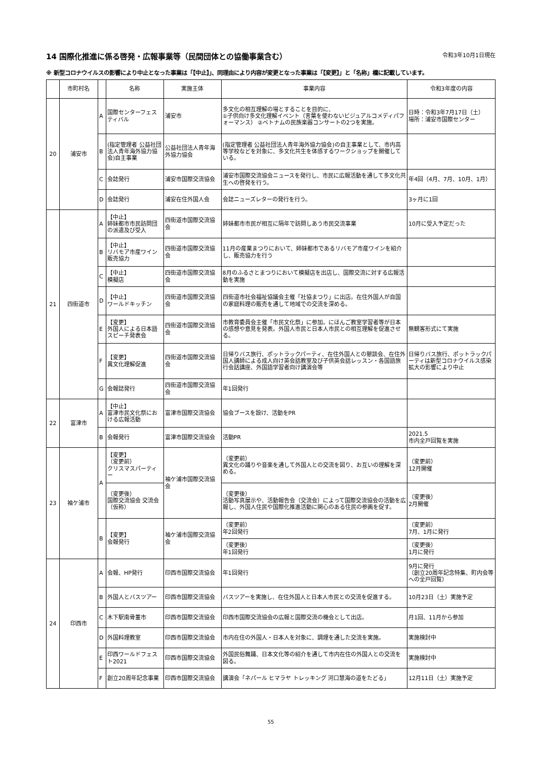14 国際化推進に係る啓発・広報事業等（民間団体との協働事業含む） 令和3年10月1日現在
※ 新型コロナウイルスの影響により中止となった事業は「【中止】」、同理由により内容が変更となった事業は「【変更】」と「名称」欄に記載しています。
| | 市町村名 | | 名称 | 実施主体 | 事業内容 | 令和3年度の内容 |
| --- | --- | --- | --- | --- | --- | --- |
| 20 | 浦安市 | A | 国際センターフェスティバル | 浦安市 | 多文化の相互理解の場とすることを目的に、 ①子供向け多文化理解イベント（言葉を使わないビジュアルコメディパフォーマンス） ②ベトナムの民族楽器コンサートの2つを実施。 | 日時：令和3年7月17日（土） 場所：浦安市国際センター |
| | | B | (指定管理者 公益社団法人青年海外協力協会)自主事業 | 公益社団法人青年海外協力協会 | (指定管理者 公益社団法人青年海外協力協会)の自主事業として、市内高等学校などを対象に、多文化共生を体感するワークショップを開催している。 | |
| | | C | 会誌発行 | 浦安市国際交流協会 | 浦安市国際交流協会ニュースを発行し、市民に広報活動を通して多文化共生への啓発を行う。 | 年4回（4月、7月、10月、1月） |
| | | D | 会誌発行 | 浦安在住外国人会 | 会誌ニューズレターの発行を行う。 | 3ヶ月に1回 |
| 21 | 四街道市 | A | 【中止】 姉妹都市市民訪問団の派遣及び受入 | 四街道市国際交流協会 | 姉妹都市市民が相互に隔年で訪問しあう市民交流事業 | 10月に受入予定だった |
| | | B | 【中止】 リバモア市産ワイン販売協力 | 四街道市国際交流協会 | 11月の産業まつりにおいて、姉妹都市であるリバモア市産ワインを紹介し、販売協力を行う | |
| | | C | 【中止】 模擬店 | 四街道市国際交流協会 | 8月のふるさとまつりにおいて模擬店を出店し、国際交流に対する広報活動を実施 | |
| | | D | 【中止】 ワールドキッチン | 四街道市国際交流協会 | 四街道市社会福祉協議会主催「社協まつり」に出店。在住外国人が自国の家庭料理の販売を通して地域での交流を深める。 | |
| | | E | 【変更】 外国人による日本語スピーチ発表会 | 四街道市国際交流協会 | 市教育委員会主催「市民文化祭」に参加。にほんご教室学習者等が日本の感想や意見を発表。外国人市民と日本人市民との相互理解を促進させる。 | 無観客形式にて実施 |
| | | F | 【変更】 異文化理解促進 | 四街道市国際交流協会 | 日帰りバス旅行、ポットラックパーティ、在住外国人との懇談会、在住外国人講師による成人向け英会話教室及び子供英会話レッスン・各国語旅行会話講座、外国語学習者向け講演会等 | 日帰りバス旅行、ポットラックパーティは新型コロナウイルス感染拡大の影響により中止 |
| | | G | 会報誌発行 | 四街道市国際交流協会 | 年1回発行 | |
| 22 | 富津市 | A | 【中止】 富津市民文化祭における広報活動 | 富津市国際交流協会 | 協会ブースを設け、活動をPR | |
| | | B | 会報発行 | 富津市国際交流協会 | 活動PR | 2021.5 市内全戸回覧を実施 |
| 23 | 袖ケ浦市 | A | 【変更】 （変更前） クリスマスパーティー | 袖ケ浦市国際交流協会 | （変更前） 異文化の踊りや音楽を通して外国人との交流を図り、お互いの理解を深める。 | （変更前） 12月開催 |
| | | | （変更後） 国際交流協会 交流会（仮称） | | （変更後） 活動写真展示や、活動報告会（交流会）によって国際交流協会の活動を広報し、外国人住民や国際化推進活動に関心のある住民の参画を促す。 | （変更後） 2月開催 |
| | | B | 【変更】 会報発行 | 袖ケ浦市国際交流協会 | （変更前） 年2回発行 | （変更前） 7月、1月に発行 |
| | | | | | （変更後） 年1回発行 | （変更後） 1月に発行 |
| 24 | 印西市 | A | 会報、HP発行 | 印西市国際交流協会 | 年1回発行 | 9月に発行 （創立20周年記念特集、町内会等への全戸回覧） |
| | | B | 外国人とバスツアー | 印西市国際交流協会 | バスツアーを実施し、在住外国人と日本人市民との交流を促進する。 | 10月23日（土）実施予定 |
| | | C | 木下駅南骨董市 | 印西市国際交流協会 | 印西市国際交流協会の広報と国際交流の機会として出店。 | 月1回、11月から参加 |
| | | D | 外国料理教室 | 印西市国際交流協会 | 市内在住の外国人・日本人を対象に、調理を通した交流を実施。 | 実施検討中 |
| | | E | 印西ワールドフェスト2021 | 印西市国際交流協会 | 外国民俗舞踊、日本文化等の紹介を通して市内在住の外国人との交流を図る。 | 実施検討中 |
| | | F | 創立20周年記念事業 | 印西市国際交流協会 | 講演会「ネパール ヒマラヤ トレッキング 河口慧海の道をたどる」 | 12月11日（土）実施予定 |
55